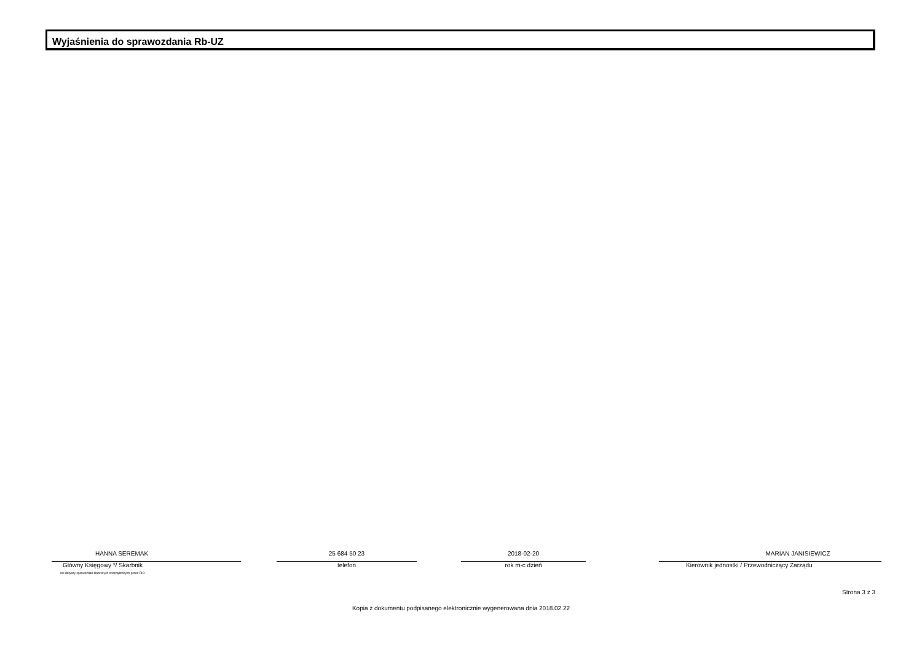Wyjaśnienia do sprawozdania Rb-UZ
HANNA SEREMAK
Główny Księgowy */ Skarbnik
nie dotyczy sprawozdań zbiorczych sporządzonych przez RIO
25 684 50 23
telefon
2018-02-20
rok m-c dzień
MARIAN JANISIEWICZ
Kierownik jednostki / Przewodniczący Zarządu
Strona 3 z 3
Kopia z dokumentu podpisanego elektronicznie wygenerowana dnia 2018.02.22